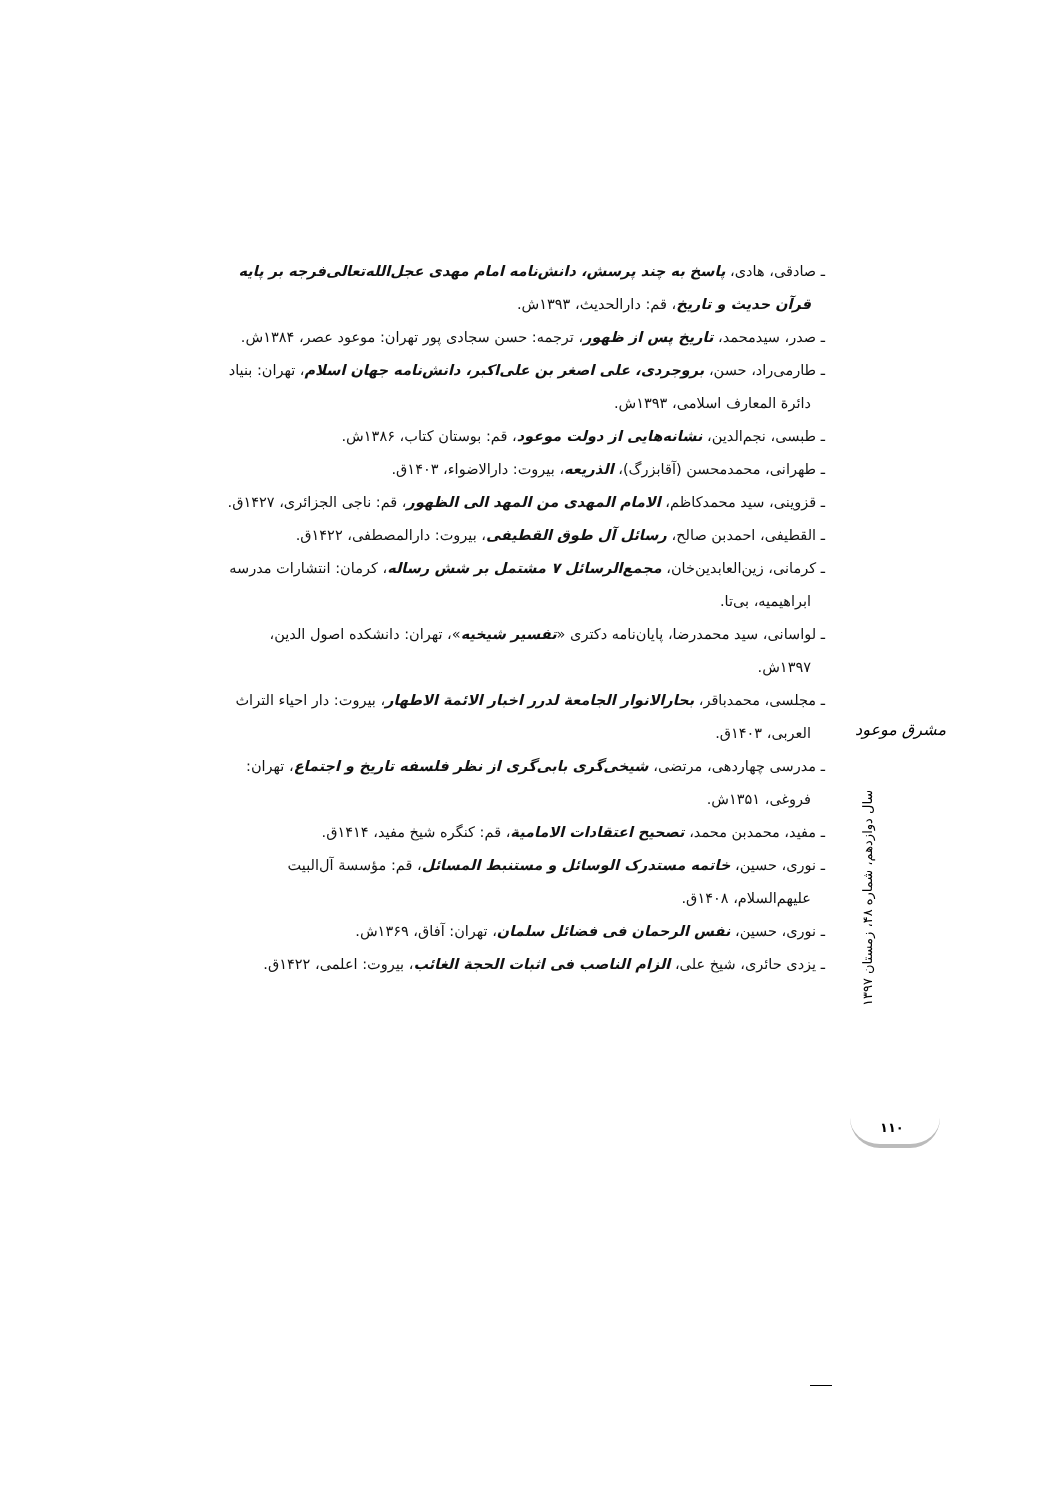ـ صادقی، هادی، پاسخ به چند پرسش، دانش‌نامه امام مهدی عجل‌الله‌تعالی‌فرجه بر پایه قرآن حدیث و تاریخ، قم: دارالحدیث، ۱۳۹۳ش.
ـ صدر، سیدمحمد، تاریخ پس از ظهور، ترجمه: حسن سجادی پور تهران: موعود عصر، ۱۳۸۴ش.
ـ طارمی‌راد، حسن، بروجردی، علی اصغر بن علی‌اکبر، دانش‌نامه جهان اسلام، تهران: بنیاد دائرة المعارف اسلامی، ۱۳۹۳ش.
ـ طبسی، نجم‌الدین، نشانه‌هایی از دولت موعود، قم: بوستان کتاب، ۱۳۸۶ش.
ـ طهرانی، محمدمحسن (آقابزرگ)، الذریعه، بیروت: دارالاضواء، ۱۴۰۳ق.
ـ قزوینی، سید محمدکاظم، الامام المهدی من المهد الی الظهور، قم: ناجی الجزائری، ۱۴۲۷ق.
ـ القطیفی، احمدبن صالح، رسائل آل طوق القطیفی، بیروت: دارالمصطفی، ۱۴۲۲ق.
ـ کرمانی، زین‌العابدین‌خان، مجمع‌الرسائل ۷ مشتمل بر شش رساله، کرمان: انتشارات مدرسه ابراهیمیه، بی‌تا.
ـ لواسانی، سید محمدرضا، پایان‌نامه دکتری «تفسیر شیخیه»، تهران: دانشکده اصول الدین، ۱۳۹۷ش.
ـ مجلسی، محمدباقر، بحارالانوار الجامعة لدرر اخبار الائمة الاطهار، بیروت: دار احیاء التراث العربی، ۱۴۰۳ق.
ـ مدرسی چهاردهی، مرتضی، شیخی‌گری بابی‌گری از نظر فلسفه تاریخ و اجتماع، تهران: فروغی، ۱۳۵۱ش.
ـ مفید، محمدبن محمد، تصحیح اعتقادات الامامیة، قم: کنگره شیخ مفید، ۱۴۱۴ق.
ـ نوری، حسین، خاتمه مستدرک الوسائل و مستنبط المسائل، قم: مؤسسة آل‌البیت علیهم‌السلام، ۱۴۰۸ق.
ـ نوری، حسین، نفس الرحمان فی فضائل سلمان، تهران: آفاق، ۱۳۶۹ش.
ـ یزدی حائری، شیخ علی، الزام الناصب فی اثبات الحجة الغائب، بیروت: اعلمی، ۱۴۲۲ق.
مشرق موعود
سال دوازدهم، شماره ۴۸، زمستان ۱۳۹۷
۱۱۰